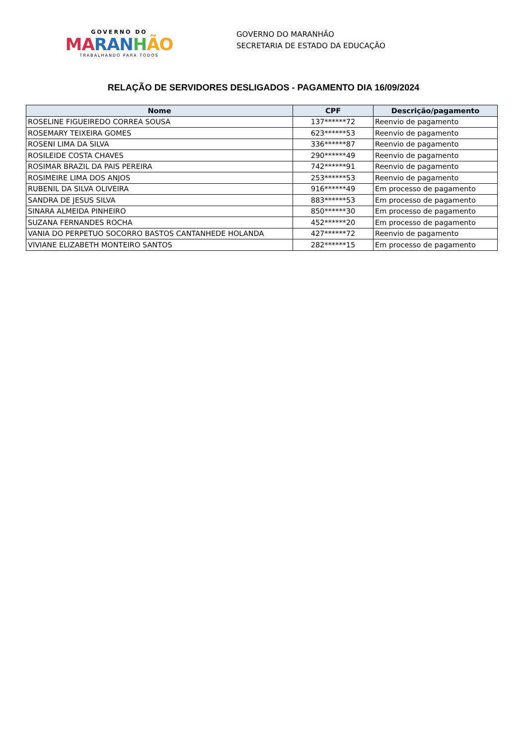GOVERNO DO
MA RAN HÃO
TRABALHANDO PARA TODOS
GOVERNO DO MARANHÃO
SECRETARIA DE ESTADO DA EDUCAÇÃO
RELAÇÃO DE SERVIDORES DESLIGADOS - PAGAMENTO DIA 16/09/2024
| Nome | CPF | Descrição/pagamento |
| --- | --- | --- |
| ROSELINE FIGUEIREDO CORREA SOUSA | 137******72 | Reenvio de pagamento |
| ROSEMARY TEIXEIRA GOMES | 623******53 | Reenvio de pagamento |
| ROSENI LIMA DA SILVA | 336******87 | Reenvio de pagamento |
| ROSILEIDE COSTA CHAVES | 290******49 | Reenvio de pagamento |
| ROSIMAR BRAZIL DA PAIS PEREIRA | 742******91 | Reenvio de pagamento |
| ROSIMEIRE LIMA DOS ANJOS | 253******53 | Reenvio de pagamento |
| RUBENIL DA SILVA OLIVEIRA | 916******49 | Em processo de pagamento |
| SANDRA DE JESUS SILVA | 883******53 | Em processo de pagamento |
| SINARA ALMEIDA PINHEIRO | 850******30 | Em processo de pagamento |
| SUZANA FERNANDES ROCHA | 452******20 | Em processo de pagamento |
| VANIA DO PERPETUO SOCORRO BASTOS CANTANHEDE HOLANDA | 427******72 | Reenvio de pagamento |
| VIVIANE ELIZABETH MONTEIRO SANTOS | 282******15 | Em processo de pagamento |